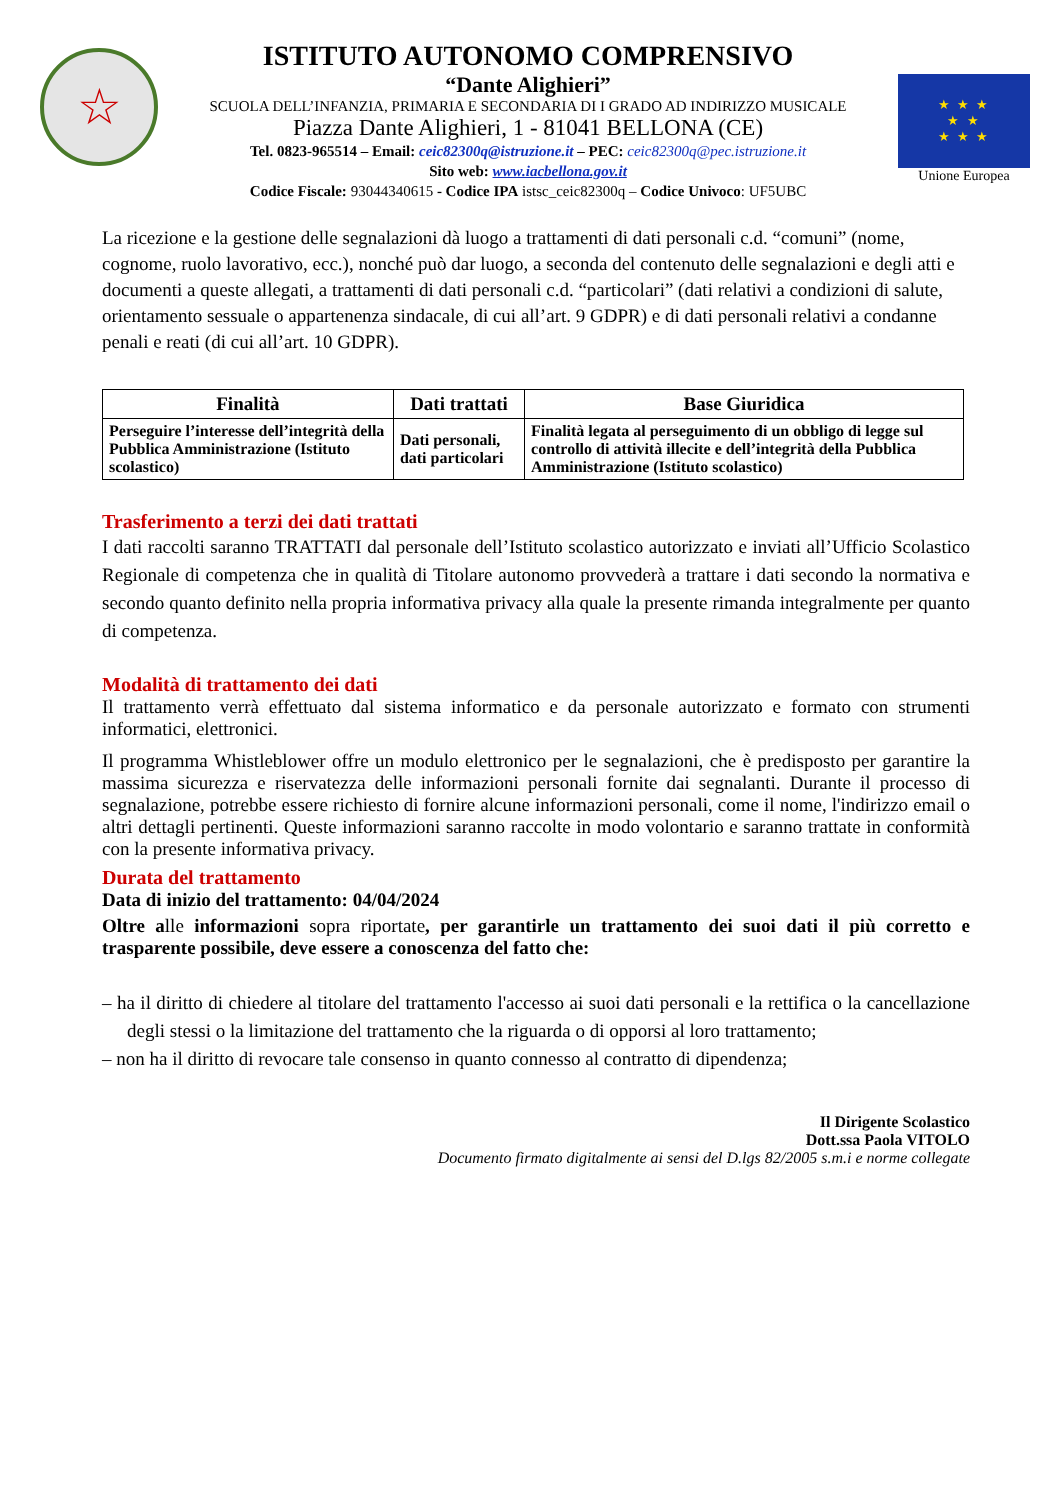☆
ISTITUTO AUTONOMO COMPRENSIVO
“Dante Alighieri”
SCUOLA DELL’INFANZIA, PRIMARIA E SECONDARIA DI I GRADO AD INDIRIZZO MUSICALE
Piazza Dante Alighieri, 1 - 81041 BELLONA (CE)
Tel. 0823-965514 – Email: ceic82300q@istruzione.it – PEC: ceic82300q@pec.istruzione.it
Sito web: www.iacbellona.gov.it
Codice Fiscale: 93044340615 - Codice IPA istsc_ceic82300q – Codice Univoco: UF5UBC
★ ★ ★
★ ★
★ ★ ★
Unione Europea
La ricezione e la gestione delle segnalazioni dà luogo a trattamenti di dati personali c.d. “comuni” (nome, cognome, ruolo lavorativo, ecc.), nonché può dar luogo, a seconda del contenuto delle segnalazioni e degli atti e documenti a queste allegati, a trattamenti di dati personali c.d. “particolari” (dati relativi a condizioni di salute, orientamento sessuale o appartenenza sindacale, di cui all’art. 9 GDPR) e di dati personali relativi a condanne penali e reati (di cui all’art. 10 GDPR).
| Finalità | Dati trattati | Base Giuridica |
| --- | --- | --- |
| Perseguire l’interesse dell’integrità della Pubblica Amministrazione (Istituto scolastico) | Dati personali, dati particolari | Finalità legata al perseguimento di un obbligo di legge sul controllo di attività illecite e dell’integrità della Pubblica Amministrazione (Istituto scolastico) |
Trasferimento a terzi dei dati trattati
I dati raccolti saranno TRATTATI dal personale dell’Istituto scolastico autorizzato e inviati all’Ufficio Scolastico Regionale di competenza che in qualità di Titolare autonomo provvederà a trattare i dati secondo la normativa e secondo quanto definito nella propria informativa privacy alla quale la presente rimanda integralmente per quanto di competenza.
Modalità di trattamento dei dati
Il trattamento verrà effettuato dal sistema informatico e da personale autorizzato e formato con strumenti informatici, elettronici.
Il programma Whistleblower offre un modulo elettronico per le segnalazioni, che è predisposto per garantire la massima sicurezza e riservatezza delle informazioni personali fornite dai segnalanti. Durante il processo di segnalazione, potrebbe essere richiesto di fornire alcune informazioni personali, come il nome, l'indirizzo email o altri dettagli pertinenti. Queste informazioni saranno raccolte in modo volontario e saranno trattate in conformità con la presente informativa privacy.
Durata del trattamento
Data di inizio del trattamento: 04/04/2024
Oltre alle informazioni sopra riportate, per garantirle un trattamento dei suoi dati il più corretto e trasparente possibile, deve essere a conoscenza del fatto che:
– ha il diritto di chiedere al titolare del trattamento l'accesso ai suoi dati personali e la rettifica o la cancellazione degli stessi o la limitazione del trattamento che la riguarda o di opporsi al loro trattamento;
– non ha il diritto di revocare tale consenso in quanto connesso al contratto di dipendenza;
Il Dirigente Scolastico
Dott.ssa Paola VITOLO
Documento firmato digitalmente ai sensi del D.lgs 82/2005 s.m.i e norme collegate